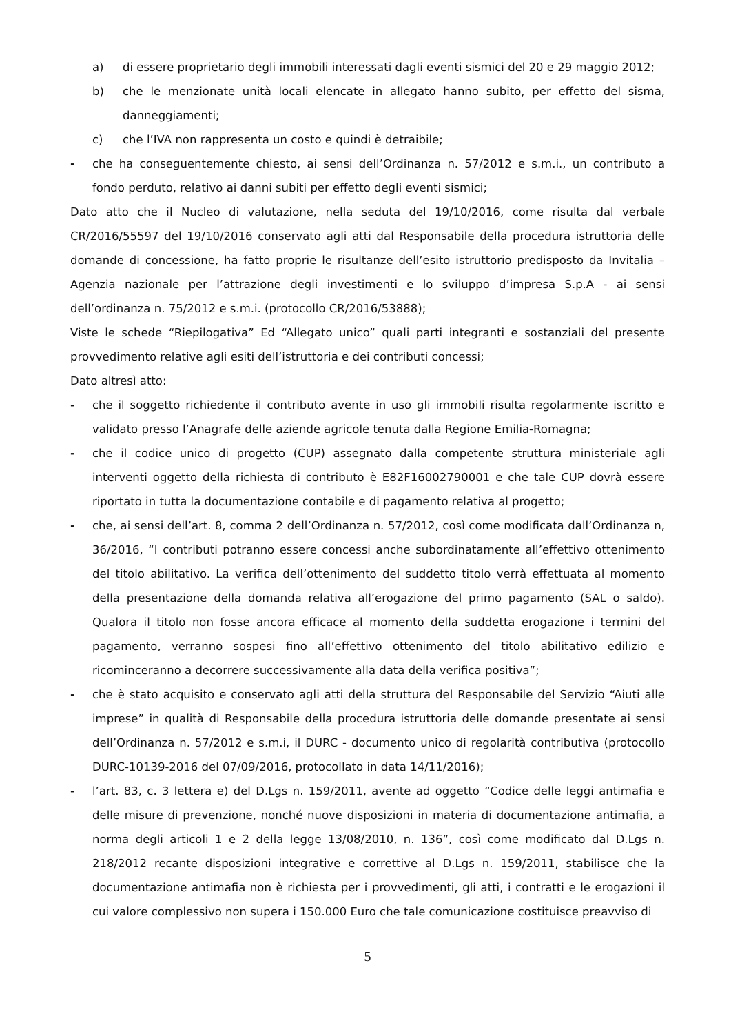a) di essere proprietario degli immobili interessati dagli eventi sismici del 20 e 29 maggio 2012;
b) che le menzionate unità locali elencate in allegato hanno subito, per effetto del sisma, danneggiamenti;
c) che l’IVA non rappresenta un costo e quindi è detraibile;
- che ha conseguentemente chiesto, ai sensi dell’Ordinanza n. 57/2012 e s.m.i., un contributo a fondo perduto, relativo ai danni subiti per effetto degli eventi sismici;
Dato atto che il Nucleo di valutazione, nella seduta del 19/10/2016, come risulta dal verbale CR/2016/55597 del 19/10/2016 conservato agli atti dal Responsabile della procedura istruttoria delle domande di concessione, ha fatto proprie le risultanze dell’esito istruttorio predisposto da Invitalia – Agenzia nazionale per l’attrazione degli investimenti e lo sviluppo d’impresa S.p.A - ai sensi dell’ordinanza n. 75/2012 e s.m.i. (protocollo CR/2016/53888);
Viste le schede “Riepilogativa” Ed “Allegato unico” quali parti integranti e sostanziali del presente provvedimento relative agli esiti dell’istruttoria e dei contributi concessi;
Dato altresì atto:
- che il soggetto richiedente il contributo avente in uso gli immobili risulta regolarmente iscritto e validato presso l’Anagrafe delle aziende agricole tenuta dalla Regione Emilia-Romagna;
- che il codice unico di progetto (CUP) assegnato dalla competente struttura ministeriale agli interventi oggetto della richiesta di contributo è E82F16002790001 e che tale CUP dovrà essere riportato in tutta la documentazione contabile e di pagamento relativa al progetto;
- che, ai sensi dell’art. 8, comma 2 dell’Ordinanza n. 57/2012, così come modificata dall’Ordinanza n, 36/2016, “I contributi potranno essere concessi anche subordinatamente all’effettivo ottenimento del titolo abilitativo. La verifica dell’ottenimento del suddetto titolo verrà effettuata al momento della presentazione della domanda relativa all’erogazione del primo pagamento (SAL o saldo). Qualora il titolo non fosse ancora efficace al momento della suddetta erogazione i termini del pagamento, verranno sospesi fino all’effettivo ottenimento del titolo abilitativo edilizio e ricominceranno a decorrere successivamente alla data della verifica positiva”;
- che è stato acquisito e conservato agli atti della struttura del Responsabile del Servizio “Aiuti alle imprese” in qualità di Responsabile della procedura istruttoria delle domande presentate ai sensi dell’Ordinanza n. 57/2012 e s.m.i, il DURC - documento unico di regolarità contributiva (protocollo DURC-10139-2016 del 07/09/2016, protocollato in data 14/11/2016);
- l’art. 83, c. 3 lettera e) del D.Lgs n. 159/2011, avente ad oggetto “Codice delle leggi antimafia e delle misure di prevenzione, nonché nuove disposizioni in materia di documentazione antimafia, a norma degli articoli 1 e 2 della legge 13/08/2010, n. 136”, così come modificato dal D.Lgs n. 218/2012 recante disposizioni integrative e correttive al D.Lgs n. 159/2011, stabilisce che la documentazione antimafia non è richiesta per i provvedimenti, gli atti, i contratti e le erogazioni il cui valore complessivo non supera i 150.000 Euro che tale comunicazione costituisce preavviso di
5